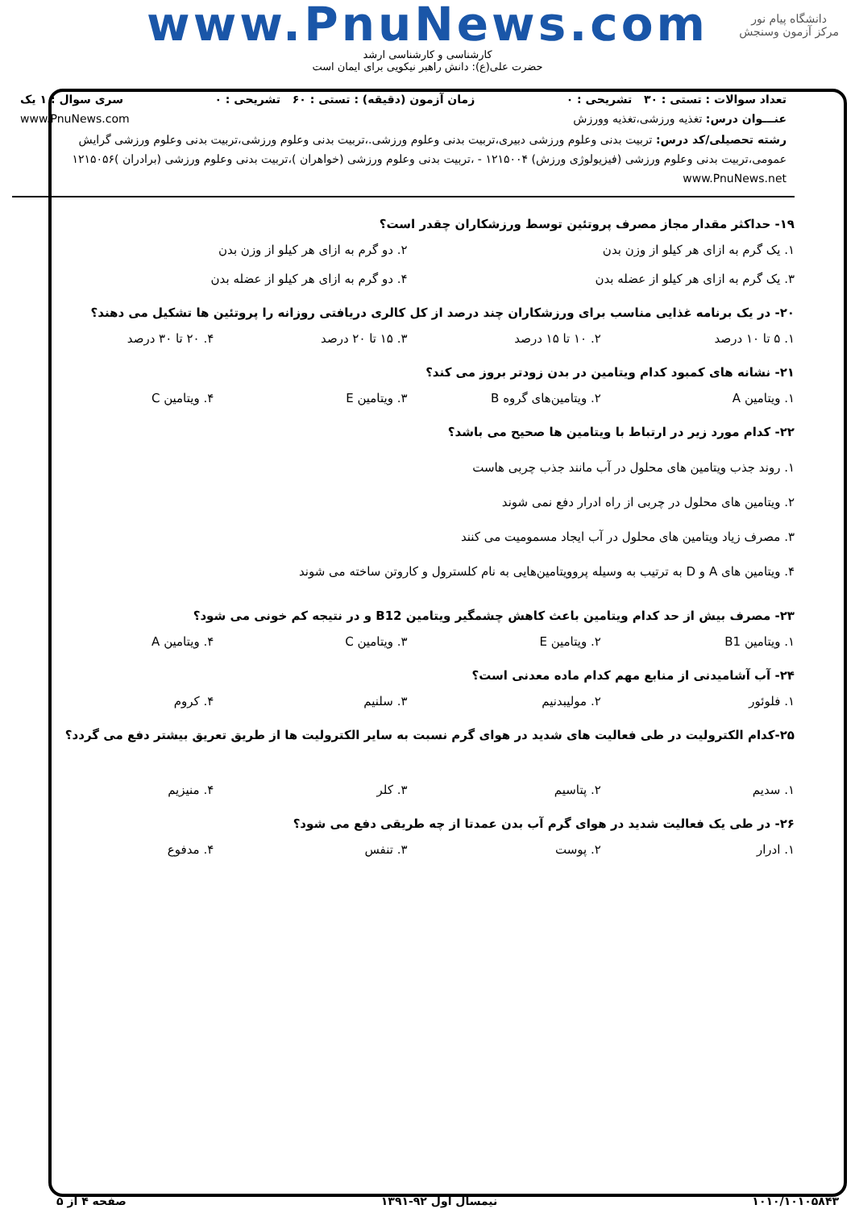دانشگاه پیام نور
مرکز آزمون وسنجش
www.PnuNews.com
کارشناسی و کارشناسی ارشد
حضرت علی(ع): دانش راهبر نیکویی برای ایمان است
تعداد سوالات : تستی : ۳۰ تشریحی : ۰ زمان آزمون (دقیقه) : تستی : ۶۰ تشریحی : ۰ سری سوال : ۱ یک
عنـــوان درس: تغذیه ورزشی،تغذیه وورزش www.PnuNews.com
رشته تحصیلی/کد درس: تربیت بدنی وعلوم ورزشی دبیری،تربیت بدنی وعلوم ورزشی.،تربیت بدنی وعلوم ورزشی،تربیت بدنی وعلوم ورزشی گرایش عمومی،تربیت بدنی وعلوم ورزشی (فیزیولوژی ورزش) ۱۲۱۵۰۰۴ - ،تربیت بدنی وعلوم ورزشی (خواهران )،تربیت بدنی وعلوم ورزشی (برادران )۱۲۱۵۰۵۶ www.PnuNews.net
۱۹- حداکثر مقدار مجاز مصرف پروتئین توسط ورزشکاران چقدر است؟
۱. یک گرم به ازای هر کیلو از وزن بدن ۲. دو گرم به ازای هر کیلو از وزن بدن
۳. یک گرم به ازای هر کیلو از عضله بدن ۴. دو گرم به ازای هر کیلو از عضله بدن
۲۰- در یک برنامه غذایی مناسب برای ورزشکاران چند درصد از کل کالری دریافتی روزانه را پروتئین ها تشکیل می دهند؟
۱. ۵ تا ۱۰ درصد ۲. ۱۰ تا ۱۵ درصد ۳. ۱۵ تا ۲۰ درصد ۴. ۲۰ تا ۳۰ درصد
۲۱- نشانه های کمبود کدام ویتامین در بدن زودتر بروز می کند؟
۱. ویتامین A ۲. ویتامین‌های گروه B ۳. ویتامین E ۴. ویتامین C
۲۲- کدام مورد زیر در ارتباط با ویتامین ها صحیح می باشد؟
۱. روند جذب ویتامین های محلول در آب مانند جذب چربی هاست
۲. ویتامین های محلول در چربی از راه ادرار دفع نمی شوند
۳. مصرف زیاد ویتامین های محلول در آب ایجاد مسمومیت می کنند
۴. ویتامین های A و D به ترتیب به وسیله پروویتامین‌هایی به نام کلسترول و کاروتن ساخته می شوند
۲۳- مصرف بیش از حد کدام ویتامین باعث کاهش چشمگیر ویتامین B12 و در نتیجه کم خونی می شود؟
۱. ویتامین B1 ۲. ویتامین E ۳. ویتامین C ۴. ویتامین A
۲۴- آب آشامیدنی از منابع مهم کدام ماده معدنی است؟
۱. فلوئور ۲. مولیبدنیم ۳. سلنیم ۴. کروم
۲۵-کدام الکترولیت در طی فعالیت های شدید در هوای گرم نسبت به سایر الکترولیت ها از طریق تعریق بیشتر دفع می گردد؟
۱. سدیم ۲. پتاسیم ۳. کلر ۴. منیزیم
۲۶- در طی یک فعالیت شدید در هوای گرم آب بدن عمدتا از چه طریقی دفع می شود؟
۱. ادرار ۲. پوست ۳. تنفس ۴. مدفوع
۱۰۱۰/۱۰۱۰۵۸۴۳ نیمسال اول ۹۲-۱۳۹۱ صفحه ۴ از ۵